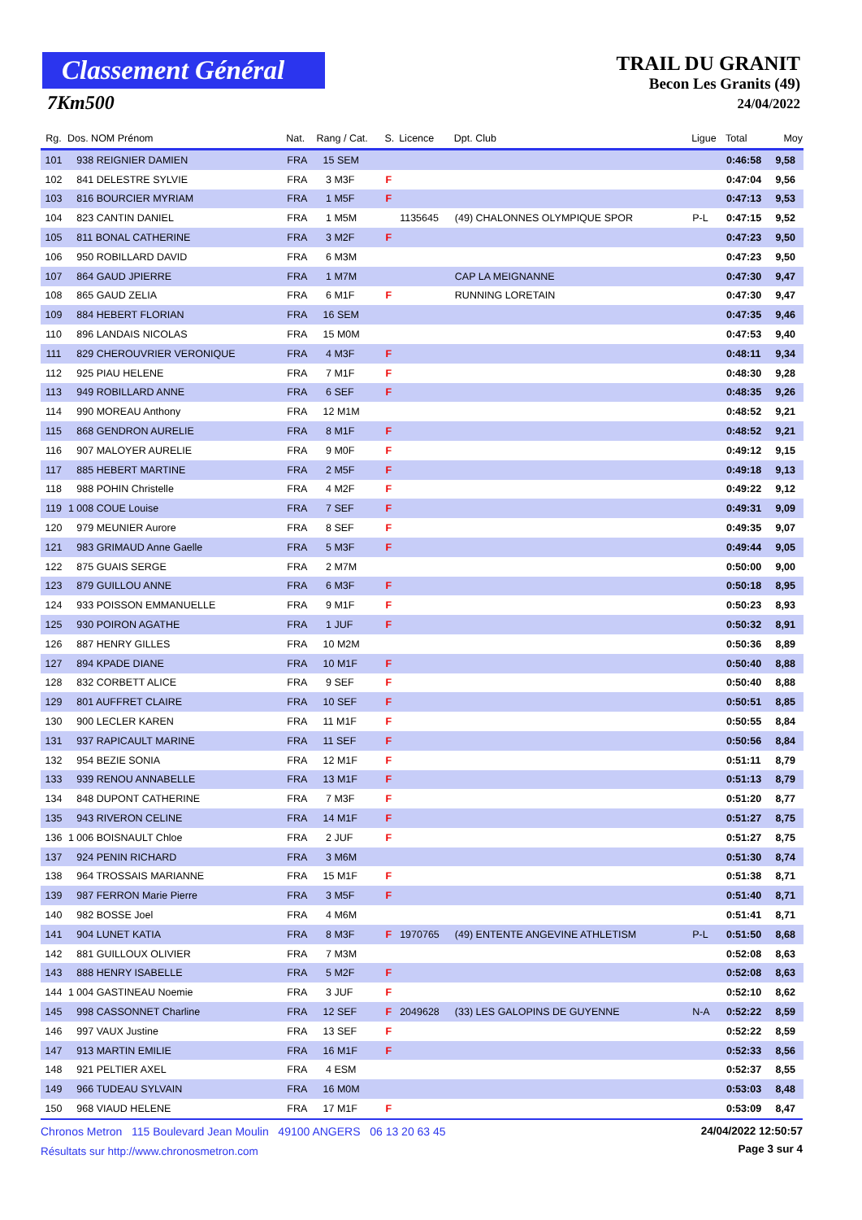Classement Général
7Km500
TRAIL DU GRANIT
Becon Les Granits (49)
24/04/2022
| Rg. | Dos. NOM Prénom | Nat. | Rang / Cat. | S. | Licence | Dpt. Club | Ligue | Total | Moy |
| --- | --- | --- | --- | --- | --- | --- | --- | --- | --- |
| 101 | 938 REIGNIER DAMIEN | FRA | 15 SEM | | | | | 0:46:58 | 9,58 |
| 102 | 841 DELESTRE SYLVIE | FRA | 3 M3F | F | | | | 0:47:04 | 9,56 |
| 103 | 816 BOURCIER MYRIAM | FRA | 1 M5F | F | | | | 0:47:13 | 9,53 |
| 104 | 823 CANTIN DANIEL | FRA | 1 M5M | | 1135645 | (49) CHALONNES OLYMPIQUE SPOR | P-L | 0:47:15 | 9,52 |
| 105 | 811 BONAL CATHERINE | FRA | 3 M2F | F | | | | 0:47:23 | 9,50 |
| 106 | 950 ROBILLARD DAVID | FRA | 6 M3M | | | | | 0:47:23 | 9,50 |
| 107 | 864 GAUD JPIERRE | FRA | 1 M7M | | | CAP LA MEIGNANNE | | 0:47:30 | 9,47 |
| 108 | 865 GAUD ZELIA | FRA | 6 M1F | F | | RUNNING LORETAIN | | 0:47:30 | 9,47 |
| 109 | 884 HEBERT FLORIAN | FRA | 16 SEM | | | | | 0:47:35 | 9,46 |
| 110 | 896 LANDAIS NICOLAS | FRA | 15 M0M | | | | | 0:47:53 | 9,40 |
| 111 | 829 CHEROUVRIER VERONIQUE | FRA | 4 M3F | F | | | | 0:48:11 | 9,34 |
| 112 | 925 PIAU HELENE | FRA | 7 M1F | F | | | | 0:48:30 | 9,28 |
| 113 | 949 ROBILLARD ANNE | FRA | 6 SEF | F | | | | 0:48:35 | 9,26 |
| 114 | 990 MOREAU Anthony | FRA | 12 M1M | | | | | 0:48:52 | 9,21 |
| 115 | 868 GENDRON AURELIE | FRA | 8 M1F | F | | | | 0:48:52 | 9,21 |
| 116 | 907 MALOYER AURELIE | FRA | 9 M0F | F | | | | 0:49:12 | 9,15 |
| 117 | 885 HEBERT MARTINE | FRA | 2 M5F | F | | | | 0:49:18 | 9,13 |
| 118 | 988 POHIN Christelle | FRA | 4 M2F | F | | | | 0:49:22 | 9,12 |
| 119 | 1 008 COUE Louise | FRA | 7 SEF | F | | | | 0:49:31 | 9,09 |
| 120 | 979 MEUNIER Aurore | FRA | 8 SEF | F | | | | 0:49:35 | 9,07 |
| 121 | 983 GRIMAUD Anne Gaelle | FRA | 5 M3F | F | | | | 0:49:44 | 9,05 |
| 122 | 875 GUAIS SERGE | FRA | 2 M7M | | | | | 0:50:00 | 9,00 |
| 123 | 879 GUILLOU ANNE | FRA | 6 M3F | F | | | | 0:50:18 | 8,95 |
| 124 | 933 POISSON EMMANUELLE | FRA | 9 M1F | F | | | | 0:50:23 | 8,93 |
| 125 | 930 POIRON AGATHE | FRA | 1 JUF | F | | | | 0:50:32 | 8,91 |
| 126 | 887 HENRY GILLES | FRA | 10 M2M | | | | | 0:50:36 | 8,89 |
| 127 | 894 KPADE DIANE | FRA | 10 M1F | F | | | | 0:50:40 | 8,88 |
| 128 | 832 CORBETT ALICE | FRA | 9 SEF | F | | | | 0:50:40 | 8,88 |
| 129 | 801 AUFFRET CLAIRE | FRA | 10 SEF | F | | | | 0:50:51 | 8,85 |
| 130 | 900 LECLER KAREN | FRA | 11 M1F | F | | | | 0:50:55 | 8,84 |
| 131 | 937 RAPICAULT MARINE | FRA | 11 SEF | F | | | | 0:50:56 | 8,84 |
| 132 | 954 BEZIE SONIA | FRA | 12 M1F | F | | | | 0:51:11 | 8,79 |
| 133 | 939 RENOU ANNABELLE | FRA | 13 M1F | F | | | | 0:51:13 | 8,79 |
| 134 | 848 DUPONT CATHERINE | FRA | 7 M3F | F | | | | 0:51:20 | 8,77 |
| 135 | 943 RIVERON CELINE | FRA | 14 M1F | F | | | | 0:51:27 | 8,75 |
| 136 | 1 006 BOISNAULT Chloe | FRA | 2 JUF | F | | | | 0:51:27 | 8,75 |
| 137 | 924 PENIN RICHARD | FRA | 3 M6M | | | | | 0:51:30 | 8,74 |
| 138 | 964 TROSSAIS MARIANNE | FRA | 15 M1F | F | | | | 0:51:38 | 8,71 |
| 139 | 987 FERRON Marie Pierre | FRA | 3 M5F | F | | | | 0:51:40 | 8,71 |
| 140 | 982 BOSSE Joel | FRA | 4 M6M | | | | | 0:51:41 | 8,71 |
| 141 | 904 LUNET KATIA | FRA | 8 M3F | F | 1970765 | (49) ENTENTE ANGEVINE ATHLETISM | P-L | 0:51:50 | 8,68 |
| 142 | 881 GUILLOUX OLIVIER | FRA | 7 M3M | | | | | 0:52:08 | 8,63 |
| 143 | 888 HENRY ISABELLE | FRA | 5 M2F | F | | | | 0:52:08 | 8,63 |
| 144 | 1 004 GASTINEAU Noemie | FRA | 3 JUF | F | | | | 0:52:10 | 8,62 |
| 145 | 998 CASSONNET Charline | FRA | 12 SEF | F | 2049628 | (33) LES GALOPINS DE GUYENNE | N-A | 0:52:22 | 8,59 |
| 146 | 997 VAUX Justine | FRA | 13 SEF | F | | | | 0:52:22 | 8,59 |
| 147 | 913 MARTIN EMILIE | FRA | 16 M1F | F | | | | 0:52:33 | 8,56 |
| 148 | 921 PELTIER AXEL | FRA | 4 ESM | | | | | 0:52:37 | 8,55 |
| 149 | 966 TUDEAU SYLVAIN | FRA | 16 M0M | | | | | 0:53:03 | 8,48 |
| 150 | 968 VIAUD HELENE | FRA | 17 M1F | F | | | | 0:53:09 | 8,47 |
Chronos Metron 115 Boulevard Jean Moulin 49100 ANGERS 06 13 20 63 45
Résultats sur http://www.chronosmetron.com
24/04/2022 12:50:57
Page 3 sur 4